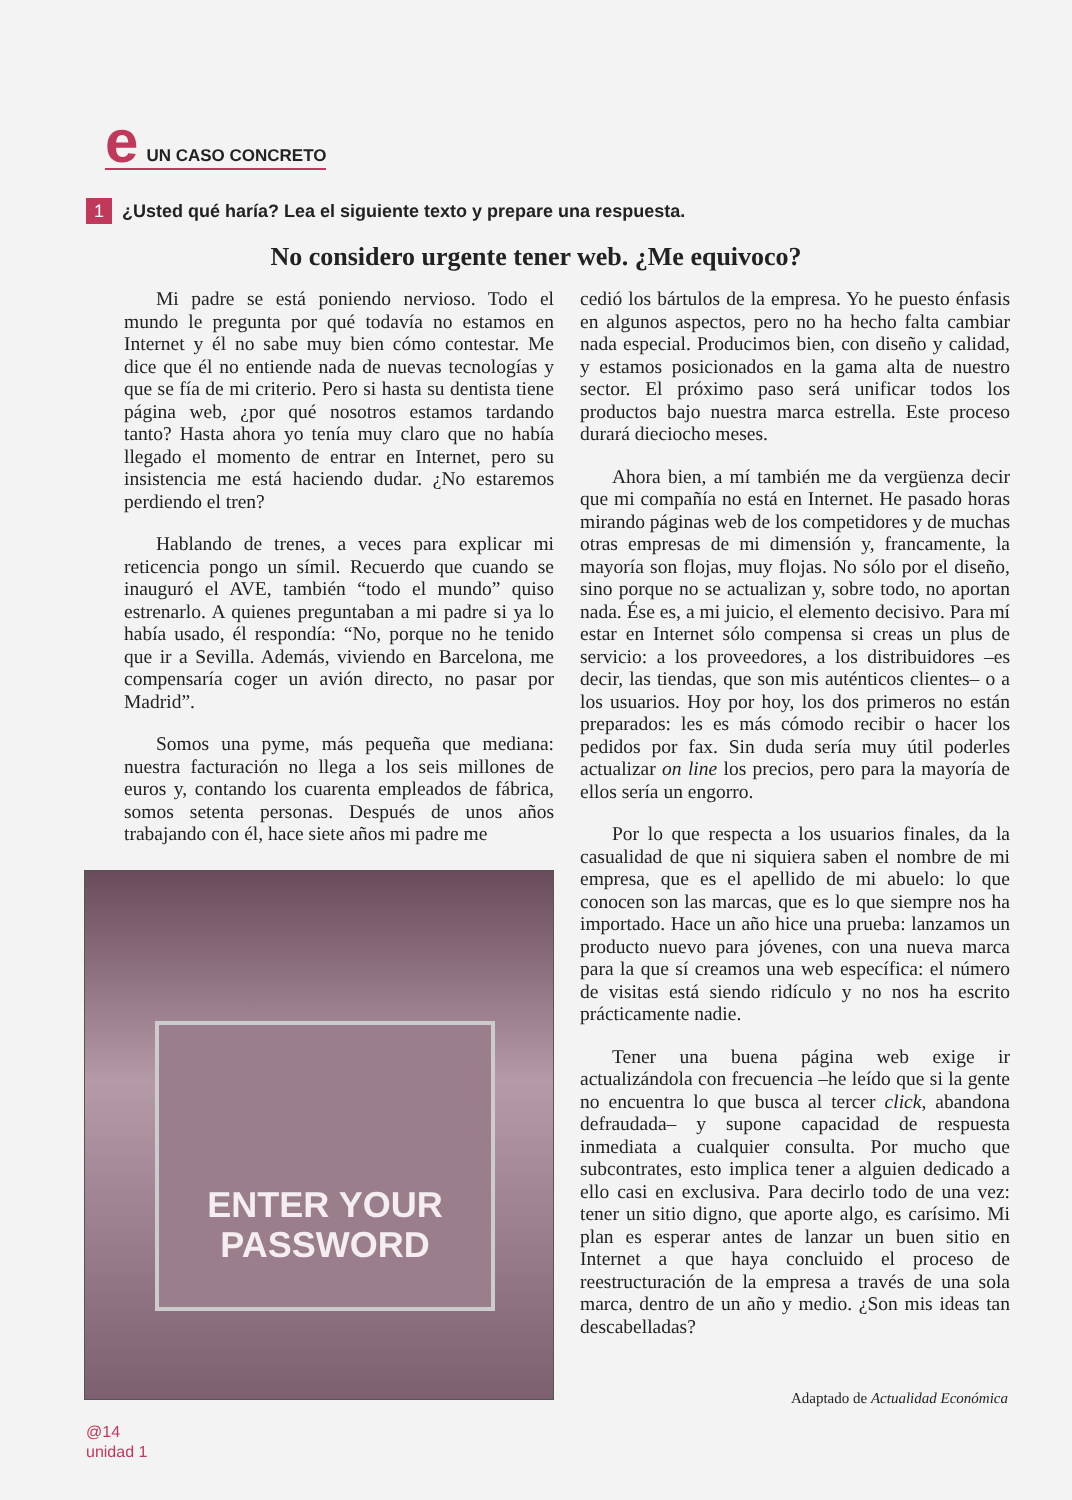e UN CASO CONCRETO
1 ¿Usted qué haría? Lea el siguiente texto y prepare una respuesta.
No considero urgente tener web. ¿Me equivoco?
Mi padre se está poniendo nervioso. Todo el mundo le pregunta por qué todavía no estamos en Internet y él no sabe muy bien cómo contestar. Me dice que él no entiende nada de nuevas tecnologías y que se fía de mi criterio. Pero si hasta su dentista tiene página web, ¿por qué nosotros estamos tardando tanto? Hasta ahora yo tenía muy claro que no había llegado el momento de entrar en Internet, pero su insistencia me está haciendo dudar. ¿No estaremos perdiendo el tren?
Hablando de trenes, a veces para explicar mi reticencia pongo un símil. Recuerdo que cuando se inauguró el AVE, también “todo el mundo” quiso estrenarlo. A quienes preguntaban a mi padre si ya lo había usado, él respondía: “No, porque no he tenido que ir a Sevilla. Además, viviendo en Barcelona, me compensaría coger un avión directo, no pasar por Madrid”.
Somos una pyme, más pequeña que mediana: nuestra facturación no llega a los seis millones de euros y, contando los cuarenta empleados de fábrica, somos setenta personas. Después de unos años trabajando con él, hace siete años mi padre me
ENTER YOUR
PASSWORD
cedió los bártulos de la empresa. Yo he puesto énfasis en algunos aspectos, pero no ha hecho falta cambiar nada especial. Producimos bien, con diseño y calidad, y estamos posicionados en la gama alta de nuestro sector. El próximo paso será unificar todos los productos bajo nuestra marca estrella. Este proceso durará dieciocho meses.
Ahora bien, a mí también me da vergüenza decir que mi compañía no está en Internet. He pasado horas mirando páginas web de los competidores y de muchas otras empresas de mi dimensión y, francamente, la mayoría son flojas, muy flojas. No sólo por el diseño, sino porque no se actualizan y, sobre todo, no aportan nada. Ése es, a mi juicio, el elemento decisivo. Para mí estar en Internet sólo compensa si creas un plus de servicio: a los proveedores, a los distribuidores –es decir, las tiendas, que son mis auténticos clientes– o a los usuarios. Hoy por hoy, los dos primeros no están preparados: les es más cómodo recibir o hacer los pedidos por fax. Sin duda sería muy útil poderles actualizar on line los precios, pero para la mayoría de ellos sería un engorro.
Por lo que respecta a los usuarios finales, da la casualidad de que ni siquiera saben el nombre de mi empresa, que es el apellido de mi abuelo: lo que conocen son las marcas, que es lo que siempre nos ha importado. Hace un año hice una prueba: lanzamos un producto nuevo para jóvenes, con una nueva marca para la que sí creamos una web específica: el número de visitas está siendo ridículo y no nos ha escrito prácticamente nadie.
Tener una buena página web exige ir actualizándola con frecuencia –he leído que si la gente no encuentra lo que busca al tercer click, abandona defraudada– y supone capacidad de respuesta inmediata a cualquier consulta. Por mucho que subcontrates, esto implica tener a alguien dedicado a ello casi en exclusiva. Para decirlo todo de una vez: tener un sitio digno, que aporte algo, es carísimo. Mi plan es esperar antes de lanzar un buen sitio en Internet a que haya concluido el proceso de reestructuración de la empresa a través de una sola marca, dentro de un año y medio. ¿Son mis ideas tan descabelladas?
Adaptado de Actualidad Económica
@14
unidad 1